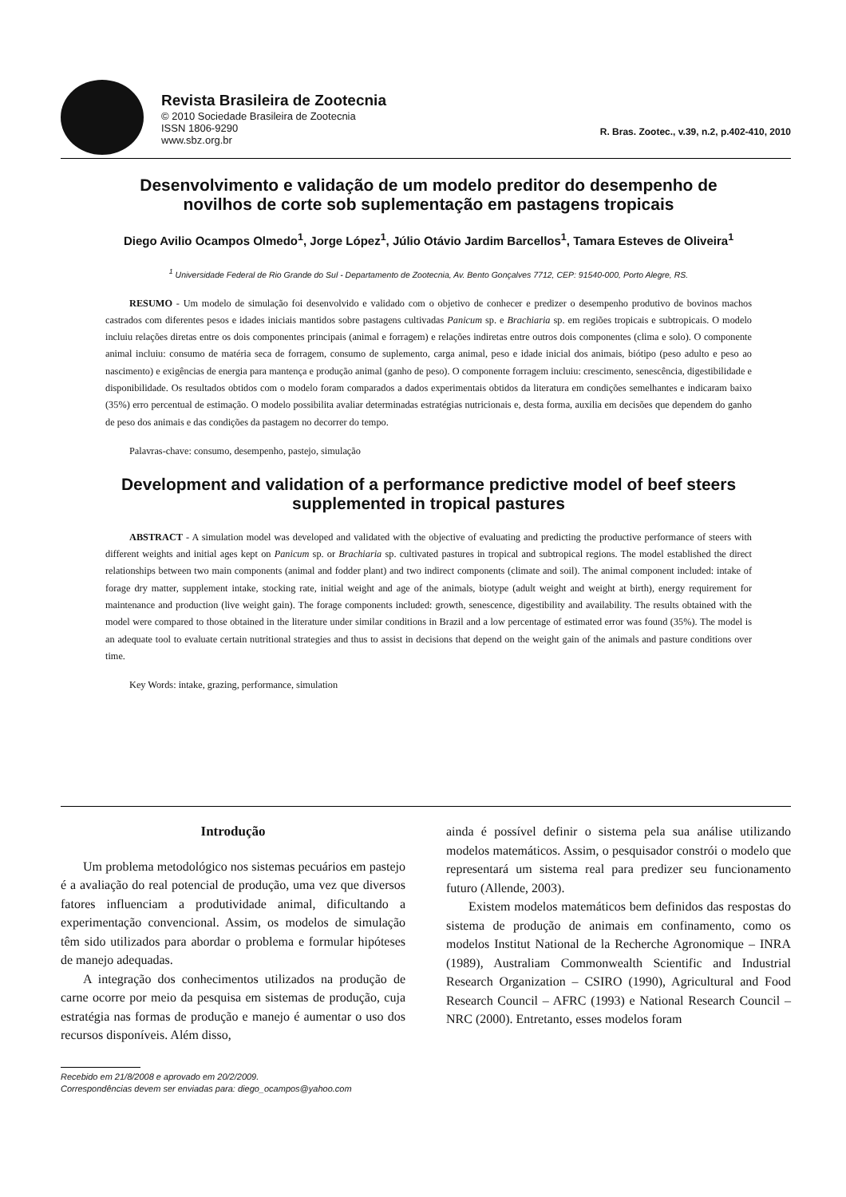Revista Brasileira de Zootecnia
© 2010 Sociedade Brasileira de Zootecnia
ISSN 1806-9290
www.sbz.org.br
R. Bras. Zootec., v.39, n.2, p.402-410, 2010
Desenvolvimento e validação de um modelo preditor do desempenho de novilhos de corte sob suplementação em pastagens tropicais
Diego Avilio Ocampos Olmedo<sup>1</sup>, Jorge López<sup>1</sup>, Júlio Otávio Jardim Barcellos<sup>1</sup>, Tamara Esteves de Oliveira<sup>1</sup>
<sup>1</sup> Universidade Federal de Rio Grande do Sul - Departamento de Zootecnia, Av. Bento Gonçalves 7712, CEP: 91540-000, Porto Alegre, RS.
RESUMO - Um modelo de simulação foi desenvolvido e validado com o objetivo de conhecer e predizer o desempenho produtivo de bovinos machos castrados com diferentes pesos e idades iniciais mantidos sobre pastagens cultivadas Panicum sp. e Brachiaria sp. em regiões tropicais e subtropicais. O modelo incluiu relações diretas entre os dois componentes principais (animal e forragem) e relações indiretas entre outros dois componentes (clima e solo). O componente animal incluiu: consumo de matéria seca de forragem, consumo de suplemento, carga animal, peso e idade inicial dos animais, biótipo (peso adulto e peso ao nascimento) e exigências de energia para mantença e produção animal (ganho de peso). O componente forragem incluiu: crescimento, senescência, digestibilidade e disponibilidade. Os resultados obtidos com o modelo foram comparados a dados experimentais obtidos da literatura em condições semelhantes e indicaram baixo (35%) erro percentual de estimação. O modelo possibilita avaliar determinadas estratégias nutricionais e, desta forma, auxilia em decisões que dependem do ganho de peso dos animais e das condições da pastagem no decorrer do tempo.
Palavras-chave: consumo, desempenho, pastejo, simulação
Development and validation of a performance predictive model of beef steers supplemented in tropical pastures
ABSTRACT - A simulation model was developed and validated with the objective of evaluating and predicting the productive performance of steers with different weights and initial ages kept on Panicum sp. or Brachiaria sp. cultivated pastures in tropical and subtropical regions. The model established the direct relationships between two main components (animal and fodder plant) and two indirect components (climate and soil). The animal component included: intake of forage dry matter, supplement intake, stocking rate, initial weight and age of the animals, biotype (adult weight and weight at birth), energy requirement for maintenance and production (live weight gain). The forage components included: growth, senescence, digestibility and availability. The results obtained with the model were compared to those obtained in the literature under similar conditions in Brazil and a low percentage of estimated error was found (35%). The model is an adequate tool to evaluate certain nutritional strategies and thus to assist in decisions that depend on the weight gain of the animals and pasture conditions over time.
Key Words: intake, grazing, performance, simulation
Introdução
Um problema metodológico nos sistemas pecuários em pastejo é a avaliação do real potencial de produção, uma vez que diversos fatores influenciam a produtividade animal, dificultando a experimentação convencional. Assim, os modelos de simulação têm sido utilizados para abordar o problema e formular hipóteses de manejo adequadas.
A integração dos conhecimentos utilizados na produção de carne ocorre por meio da pesquisa em sistemas de produção, cuja estratégia nas formas de produção e manejo é aumentar o uso dos recursos disponíveis. Além disso,
Recebido em 21/8/2008 e aprovado em 20/2/2009.
Correspondências devem ser enviadas para: diego_ocampos@yahoo.com
ainda é possível definir o sistema pela sua análise utilizando modelos matemáticos. Assim, o pesquisador constrói o modelo que representará um sistema real para predizer seu funcionamento futuro (Allende, 2003).
Existem modelos matemáticos bem definidos das respostas do sistema de produção de animais em confinamento, como os modelos Institut National de la Recherche Agronomique – INRA (1989), Australiam Commonwealth Scientific and Industrial Research Organization – CSIRO (1990), Agricultural and Food Research Council – AFRC (1993) e National Research Council – NRC (2000). Entretanto, esses modelos foram